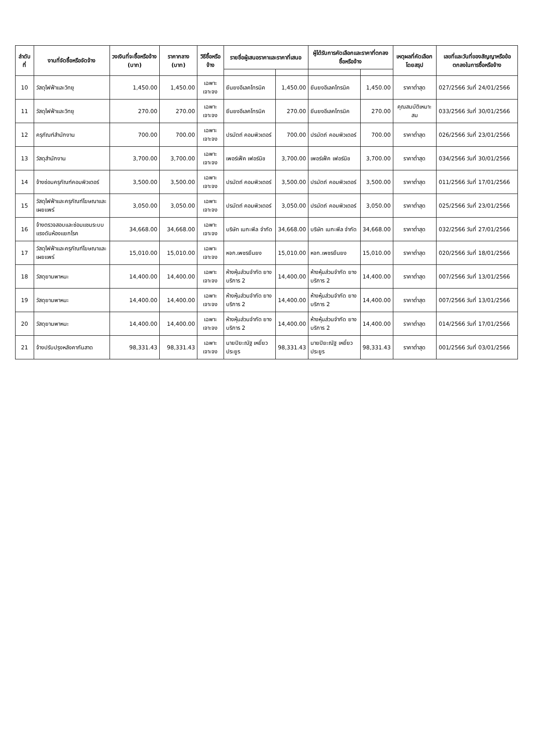| ลำดับที่ | งานที่จัดซื้อหรือจัดจ้าง | วงเงินที่จะซื้อหรือจ้าง (บาท) | ราคากลาง (บาท) | วิธีซื้อหรือจ้าง | รายชื่อผู้เสนอราคาและราคาที่เสนอ | | ผู้ได้รับการคัดเลือกและราคาที่ตกลงซื้อหรือจ้าง | | เหตุผลที่คัดเลือกโดยสรุป | เลขที่และวันที่ของสัญญาหรือข้อตกลงในการซื้อหรือจ้าง |
| --- | --- | --- | --- | --- | --- | --- | --- | --- | --- | --- |
| 10 | วัสดุไฟฟ้าและวิทยุ | 1,450.00 | 1,450.00 | เฉพาะเจาะจง | ยีนยงอีเลคโทรนิค | 1,450.00 | ยีนยงอีเลคโทรนิค | 1,450.00 | ราคาต่ำสุด | 027/2566 วันที่ 24/01/2566 |
| 11 | วัสดุไฟฟ้าและวิทยุ | 270.00 | 270.00 | เฉพาะเจาะจง | ยีนยงอีเลคโทรนิค | 270.00 | ยีนยงอีเลคโทรนิค | 270.00 | คุณสมบัติเหมาะสม | 033/2566 วันที่ 30/01/2566 |
| 12 | ครุภัณฑ์สำนักงาน | 700.00 | 700.00 | เฉพาะเจาะจง | ปรมัตถ์ คอมพิวเตอร์ | 700.00 | ปรมัตถ์ คอมพิวเตอร์ | 700.00 | ราคาต่ำสุด | 026/2566 วันที่ 23/01/2566 |
| 13 | วัสดุสำนักงาน | 3,700.00 | 3,700.00 | เฉพาะเจาะจง | เพอร์เฟ็ค เฟอร์นิช | 3,700.00 | เพอร์เฟ็ค เฟอร์นิช | 3,700.00 | ราคาต่ำสุด | 034/2566 วันที่ 30/01/2566 |
| 14 | จ้างซ่อมครุภัณฑ์คอมพิวเตอร์ | 3,500.00 | 3,500.00 | เฉพาะเจาะจง | ปรมัตถ์ คอมพิวเตอร์ | 3,500.00 | ปรมัตถ์ คอมพิวเตอร์ | 3,500.00 | ราคาต่ำสุด | 011/2566 วันที่ 17/01/2566 |
| 15 | วัสดุไฟฟ้าและครุภัณฑ์โฆษณาและเผยแพร่ | 3,050.00 | 3,050.00 | เฉพาะเจาะจง | ปรมัตถ์ คอมพิวเตอร์ | 3,050.00 | ปรมัตถ์ คอมพิวเตอร์ | 3,050.00 | ราคาต่ำสุด | 025/2566 วันที่ 23/01/2566 |
| 16 | จ้างตรวจสอบและซ่อมแซมระบบแรงดันห้องแยกโรค | 34,668.00 | 34,668.00 | เฉพาะเจาะจง | บริษัท เมกะพีล จำกัด | 34,668.00 | บริษัท เมกะพีล จำกัด | 34,668.00 | ราคาต่ำสุด | 032/2566 วันที่ 27/01/2566 |
| 17 | วัสดุไฟฟ้าและครุภัณฑ์โฆษณาและเผยแพร่ | 15,010.00 | 15,010.00 | เฉพาะเจาะจง | หจก.เพชรยืนยง | 15,010.00 | หจก.เพชรยืนยง | 15,010.00 | ราคาต่ำสุด | 020/2566 วันที่ 18/01/2566 |
| 18 | วัสดุยานพาหนะ | 14,400.00 | 14,400.00 | เฉพาะเจาะจง | ห้างหุ้นส่วนจำกัด ยางบริการ 2 | 14,400.00 | ห้างหุ้นส่วนจำกัด ยางบริการ 2 | 14,400.00 | ราคาต่ำสุด | 007/2566 วันที่ 13/01/2566 |
| 19 | วัสดุยานพาหนะ | 14,400.00 | 14,400.00 | เฉพาะเจาะจง | ห้างหุ้นส่วนจำกัด ยางบริการ 2 | 14,400.00 | ห้างหุ้นส่วนจำกัด ยางบริการ 2 | 14,400.00 | ราคาต่ำสุด | 007/2566 วันที่ 13/01/2566 |
| 20 | วัสดุยานพาหนะ | 14,400.00 | 14,400.00 | เฉพาะเจาะจง | ห้างหุ้นส่วนจำกัด ยางบริการ 2 | 14,400.00 | ห้างหุ้นส่วนจำกัด ยางบริการ 2 | 14,400.00 | ราคาต่ำสุด | 014/2566 วันที่ 17/01/2566 |
| 21 | จ้างปรับปรุงหลังคากันสาด | 98,331.43 | 98,331.43 | เฉพาะเจาะจง | นายปิยะณัฐ เหยี่ยวประยูร | 98,331.43 | นายปิยะณัฐ เหยี่ยวประยูร | 98,331.43 | ราคาต่ำสุด | 001/2566 วันที่ 03/01/2566 |